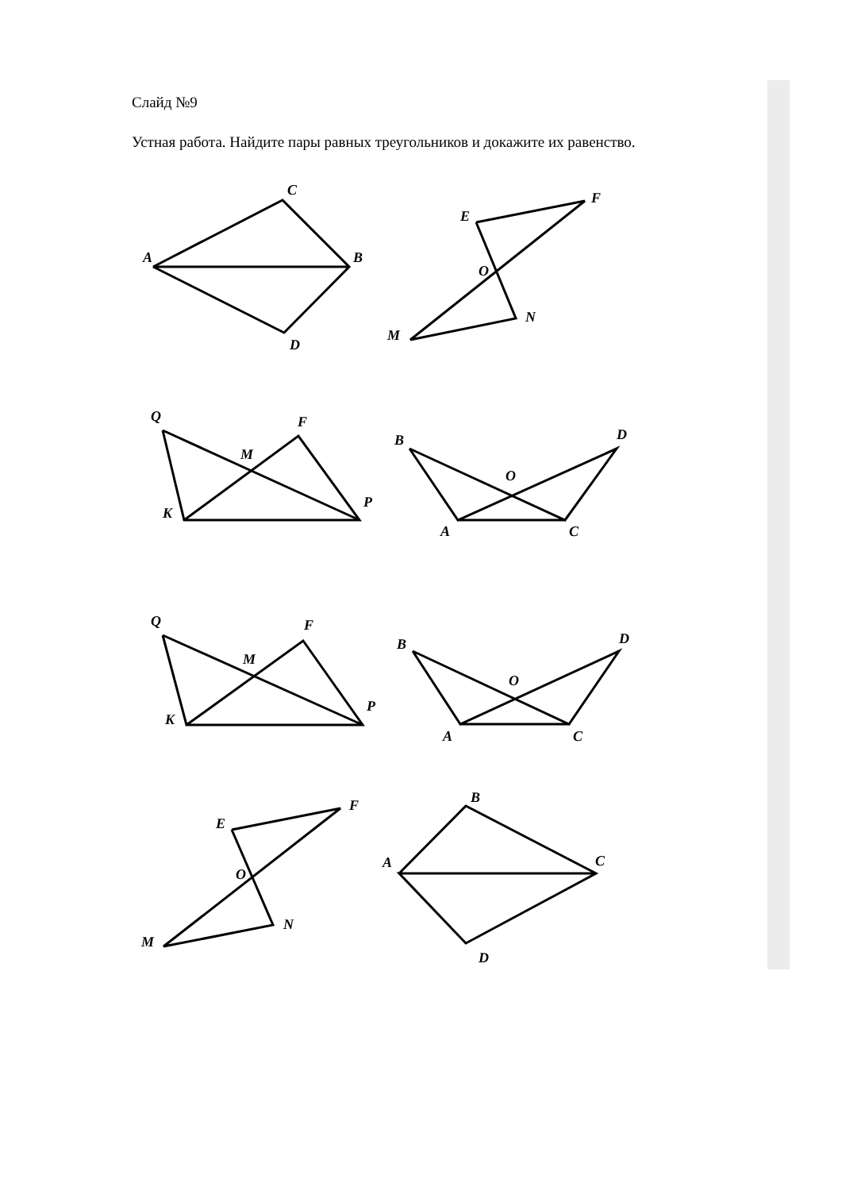Слайд №9
Устная работа. Найдите пары равных треугольников и докажите их равенство.
C
A
B
D
E
F
O
N
M
Q
F
M
P
K
B
D
O
A
C
Q
F
M
P
K
B
D
O
A
C
E
F
O
N
M
B
A
C
D